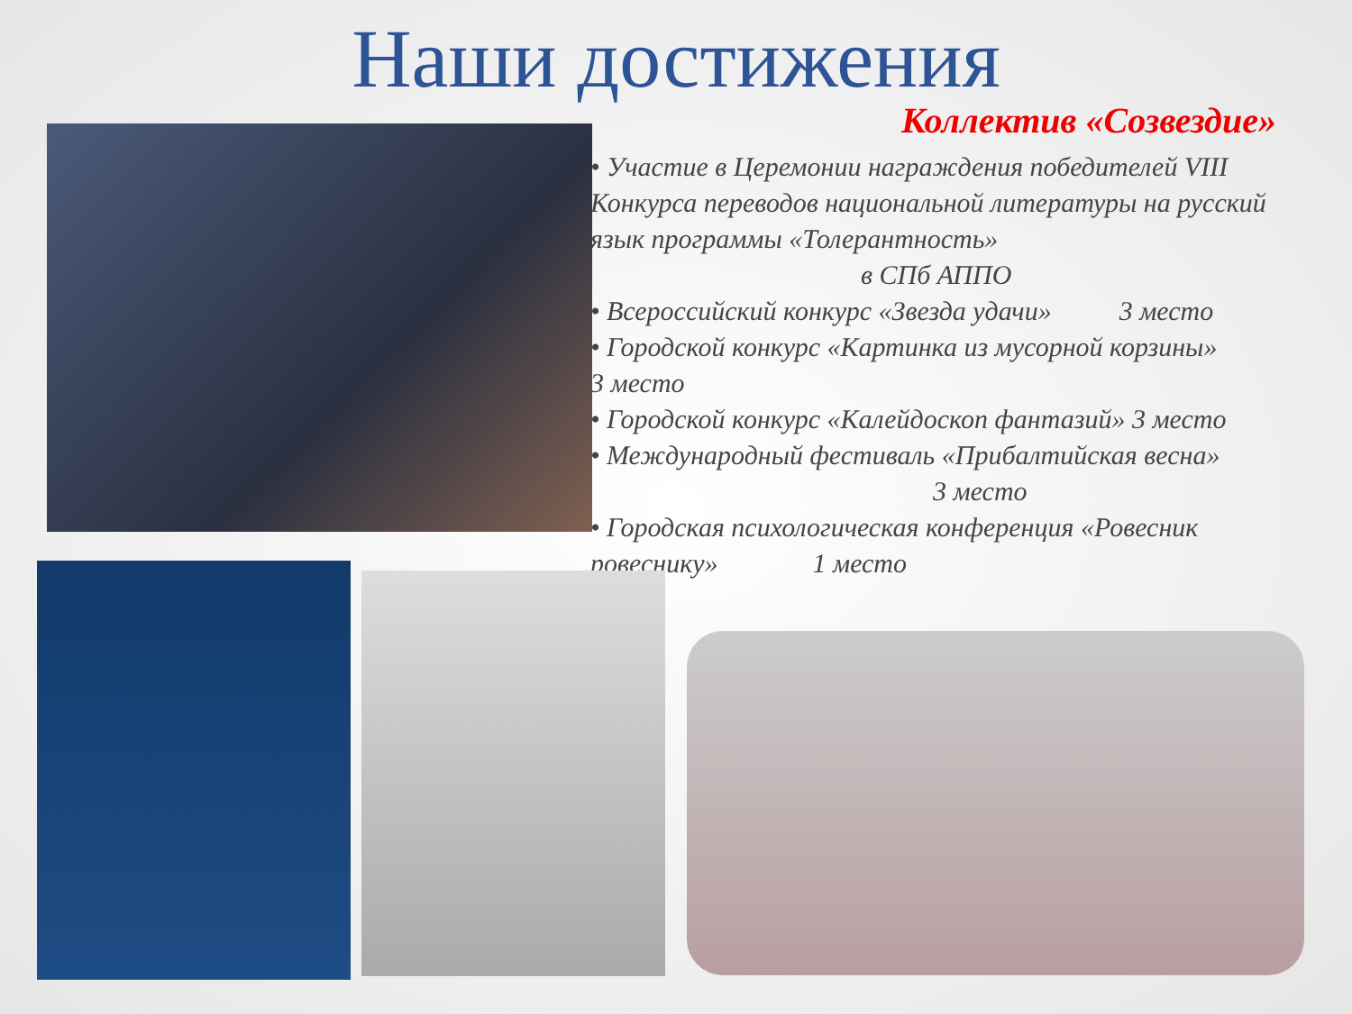Наши достижения
Коллектив «Созвездие»
• Участие в Церемонии награждения победителей VIII Конкурса переводов национальной литературы на русский язык программы «Толерантность»
в СПб АППО
• Всероссийский конкурс «Звезда удачи» 3 место
• Городской конкурс «Картинка из мусорной корзины» 3 место
• Городской конкурс «Калейдоскоп фантазий» 3 место
• Международный фестиваль «Прибалтийская весна»
3 место
• Городская психологическая конференция «Ровесник ровеснику» 1 место